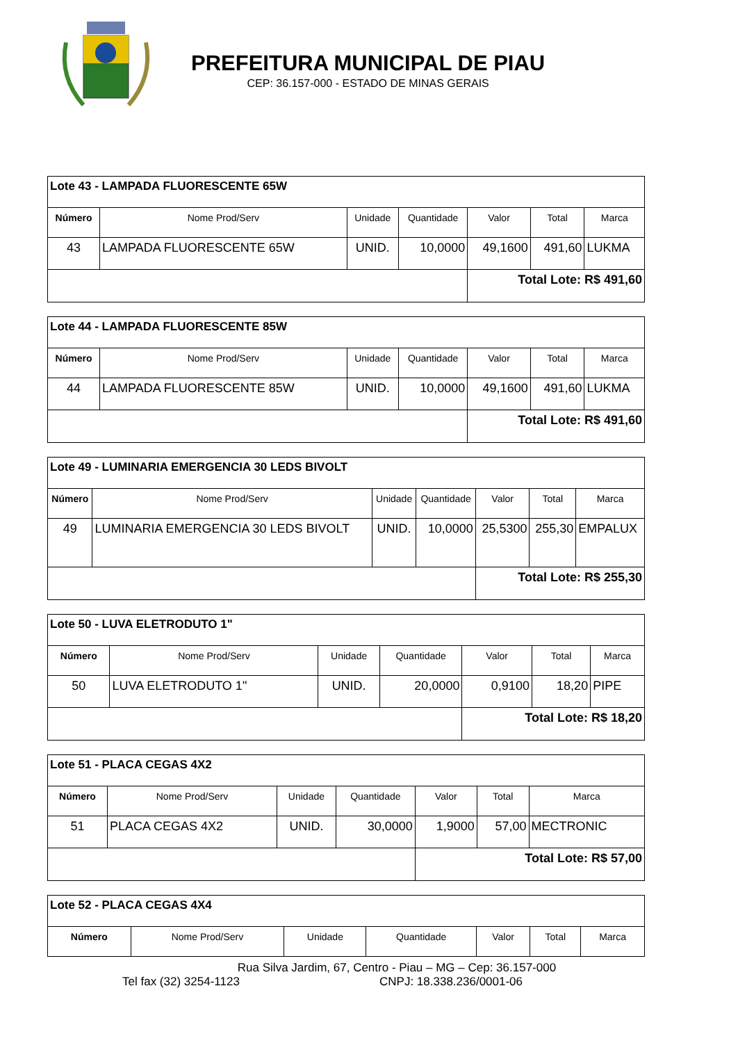PREFEITURA MUNICIPAL DE PIAU
CEP: 36.157-000 - ESTADO DE MINAS GERAIS
| Lote 43 - LAMPADA FLUORESCENTE 65W | | | | | | |
| Número | Nome Prod/Serv | Unidade | Quantidade | Valor | Total | Marca |
| 43 | LAMPADA FLUORESCENTE 65W | UNID. | 10,0000 | 49,1600 | 491,60 | LUKMA |
| | | | | Total Lote: R$ 491,60 | | |
| Lote 44 - LAMPADA FLUORESCENTE 85W | | | | | | |
| Número | Nome Prod/Serv | Unidade | Quantidade | Valor | Total | Marca |
| 44 | LAMPADA FLUORESCENTE 85W | UNID. | 10,0000 | 49,1600 | 491,60 | LUKMA |
| | | | | Total Lote: R$ 491,60 | | |
| Lote 49 - LUMINARIA EMERGENCIA 30 LEDS BIVOLT | | | | | | |
| Número | Nome Prod/Serv | Unidade | Quantidade | Valor | Total | Marca |
| 49 | LUMINARIA EMERGENCIA 30 LEDS BIVOLT | UNID. | 10,0000 | 25,5300 | 255,30 | EMPALUX |
| | | | | Total Lote: R$ 255,30 | | |
| Lote 50 - LUVA ELETRODUTO 1" | | | | | | |
| Número | Nome Prod/Serv | Unidade | Quantidade | Valor | Total | Marca |
| 50 | LUVA ELETRODUTO 1" | UNID. | 20,0000 | 0,9100 | 18,20 | PIPE |
| | | | | Total Lote: R$ 18,20 | | |
| Lote 51 - PLACA CEGAS 4X2 | | | | | | |
| Número | Nome Prod/Serv | Unidade | Quantidade | Valor | Total | Marca |
| 51 | PLACA CEGAS 4X2 | UNID. | 30,0000 | 1,9000 | 57,00 | MECTRONIC |
| | | | | Total Lote: R$ 57,00 | | |
| Lote 52 - PLACA CEGAS 4X4 | | | | | | |
| Número | Nome Prod/Serv | Unidade | Quantidade | Valor | Total | Marca |
Rua Silva Jardim, 67, Centro - Piau – MG – Cep: 36.157-000
Tel fax (32) 3254-1123 CNPJ: 18.338.236/0001-06